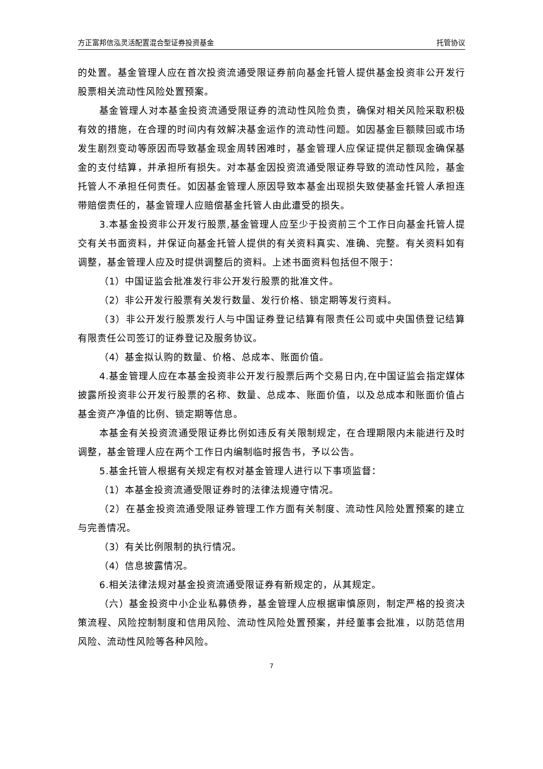方正富邦信泓灵活配置混合型证券投资基金 托管协议
的处置。基金管理人应在首次投资流通受限证券前向基金托管人提供基金投资非公开发行股票相关流动性风险处置预案。
基金管理人对本基金投资流通受限证券的流动性风险负责，确保对相关风险采取积极有效的措施，在合理的时间内有效解决基金运作的流动性问题。如因基金巨额赎回或市场发生剧烈变动等原因而导致基金现金周转困难时，基金管理人应保证提供足额现金确保基金的支付结算，并承担所有损失。对本基金因投资流通受限证券导致的流动性风险，基金托管人不承担任何责任。如因基金管理人原因导致本基金出现损失致使基金托管人承担连带赔偿责任的，基金管理人应赔偿基金托管人由此遭受的损失。
3.本基金投资非公开发行股票,基金管理人应至少于投资前三个工作日向基金托管人提交有关书面资料，并保证向基金托管人提供的有关资料真实、准确、完整。有关资料如有调整，基金管理人应及时提供调整后的资料。上述书面资料包括但不限于：
（1）中国证监会批准发行非公开发行股票的批准文件。
（2）非公开发行股票有关发行数量、发行价格、锁定期等发行资料。
（3）非公开发行股票发行人与中国证券登记结算有限责任公司或中央国债登记结算有限责任公司签订的证券登记及服务协议。
（4）基金拟认购的数量、价格、总成本、账面价值。
4.基金管理人应在本基金投资非公开发行股票后两个交易日内,在中国证监会指定媒体披露所投资非公开发行股票的名称、数量、总成本、账面价值，以及总成本和账面价值占基金资产净值的比例、锁定期等信息。
本基金有关投资流通受限证券比例如违反有关限制规定，在合理期限内未能进行及时调整，基金管理人应在两个工作日内编制临时报告书，予以公告。
5.基金托管人根据有关规定有权对基金管理人进行以下事项监督：
（1）本基金投资流通受限证券时的法律法规遵守情况。
（2）在基金投资流通受限证券管理工作方面有关制度、流动性风险处置预案的建立与完善情况。
（3）有关比例限制的执行情况。
（4）信息披露情况。
6.相关法律法规对基金投资流通受限证券有新规定的，从其规定。
（六）基金投资中小企业私募债券，基金管理人应根据审慎原则，制定严格的投资决策流程、风险控制制度和信用风险、流动性风险处置预案，并经董事会批准，以防范信用风险、流动性风险等各种风险。
7